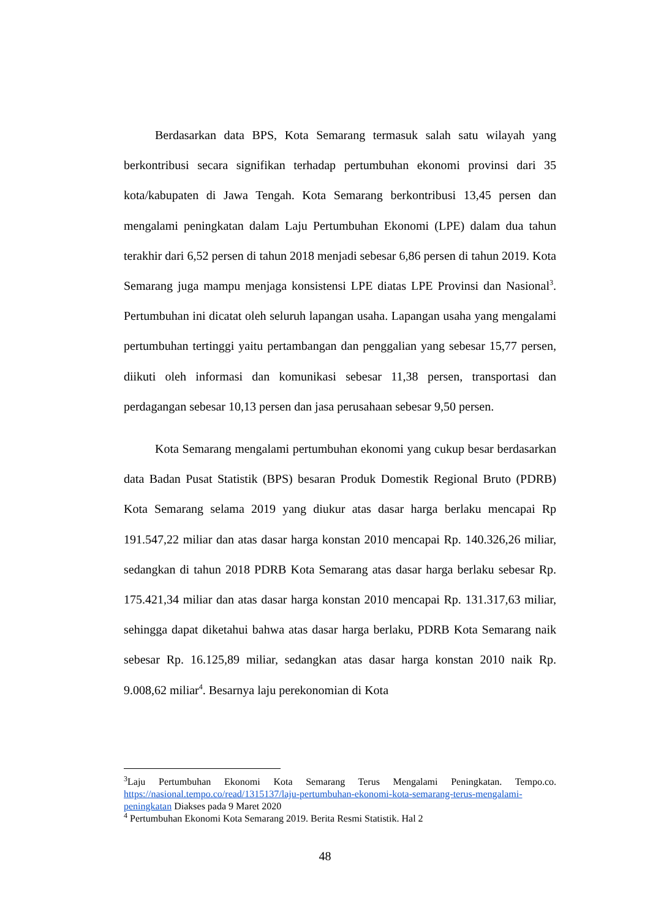Berdasarkan data BPS, Kota Semarang termasuk salah satu wilayah yang berkontribusi secara signifikan terhadap pertumbuhan ekonomi provinsi dari 35 kota/kabupaten di Jawa Tengah. Kota Semarang berkontribusi 13,45 persen dan mengalami peningkatan dalam Laju Pertumbuhan Ekonomi (LPE) dalam dua tahun terakhir dari 6,52 persen di tahun 2018 menjadi sebesar 6,86 persen di tahun 2019. Kota Semarang juga mampu menjaga konsistensi LPE diatas LPE Provinsi dan Nasional<sup>3</sup>. Pertumbuhan ini dicatat oleh seluruh lapangan usaha. Lapangan usaha yang mengalami pertumbuhan tertinggi yaitu pertambangan dan penggalian yang sebesar 15,77 persen, diikuti oleh informasi dan komunikasi sebesar 11,38 persen, transportasi dan perdagangan sebesar 10,13 persen dan jasa perusahaan sebesar 9,50 persen.
Kota Semarang mengalami pertumbuhan ekonomi yang cukup besar berdasarkan data Badan Pusat Statistik (BPS) besaran Produk Domestik Regional Bruto (PDRB) Kota Semarang selama 2019 yang diukur atas dasar harga berlaku mencapai Rp 191.547,22 miliar dan atas dasar harga konstan 2010 mencapai Rp. 140.326,26 miliar, sedangkan di tahun 2018 PDRB Kota Semarang atas dasar harga berlaku sebesar Rp. 175.421,34 miliar dan atas dasar harga konstan 2010 mencapai Rp. 131.317,63 miliar, sehingga dapat diketahui bahwa atas dasar harga berlaku, PDRB Kota Semarang naik sebesar Rp. 16.125,89 miliar, sedangkan atas dasar harga konstan 2010 naik Rp. 9.008,62 miliar<sup>4</sup>. Besarnya laju perekonomian di Kota
<sup>3</sup> Laju Pertumbuhan Ekonomi Kota Semarang Terus Mengalami Peningkatan. Tempo.co. https://nasional.tempo.co/read/1315137/laju-pertumbuhan-ekonomi-kota-semarang-terus-mengalami-peningkatan Diakses pada 9 Maret 2020
<sup>4</sup> Pertumbuhan Ekonomi Kota Semarang 2019. Berita Resmi Statistik. Hal 2
48